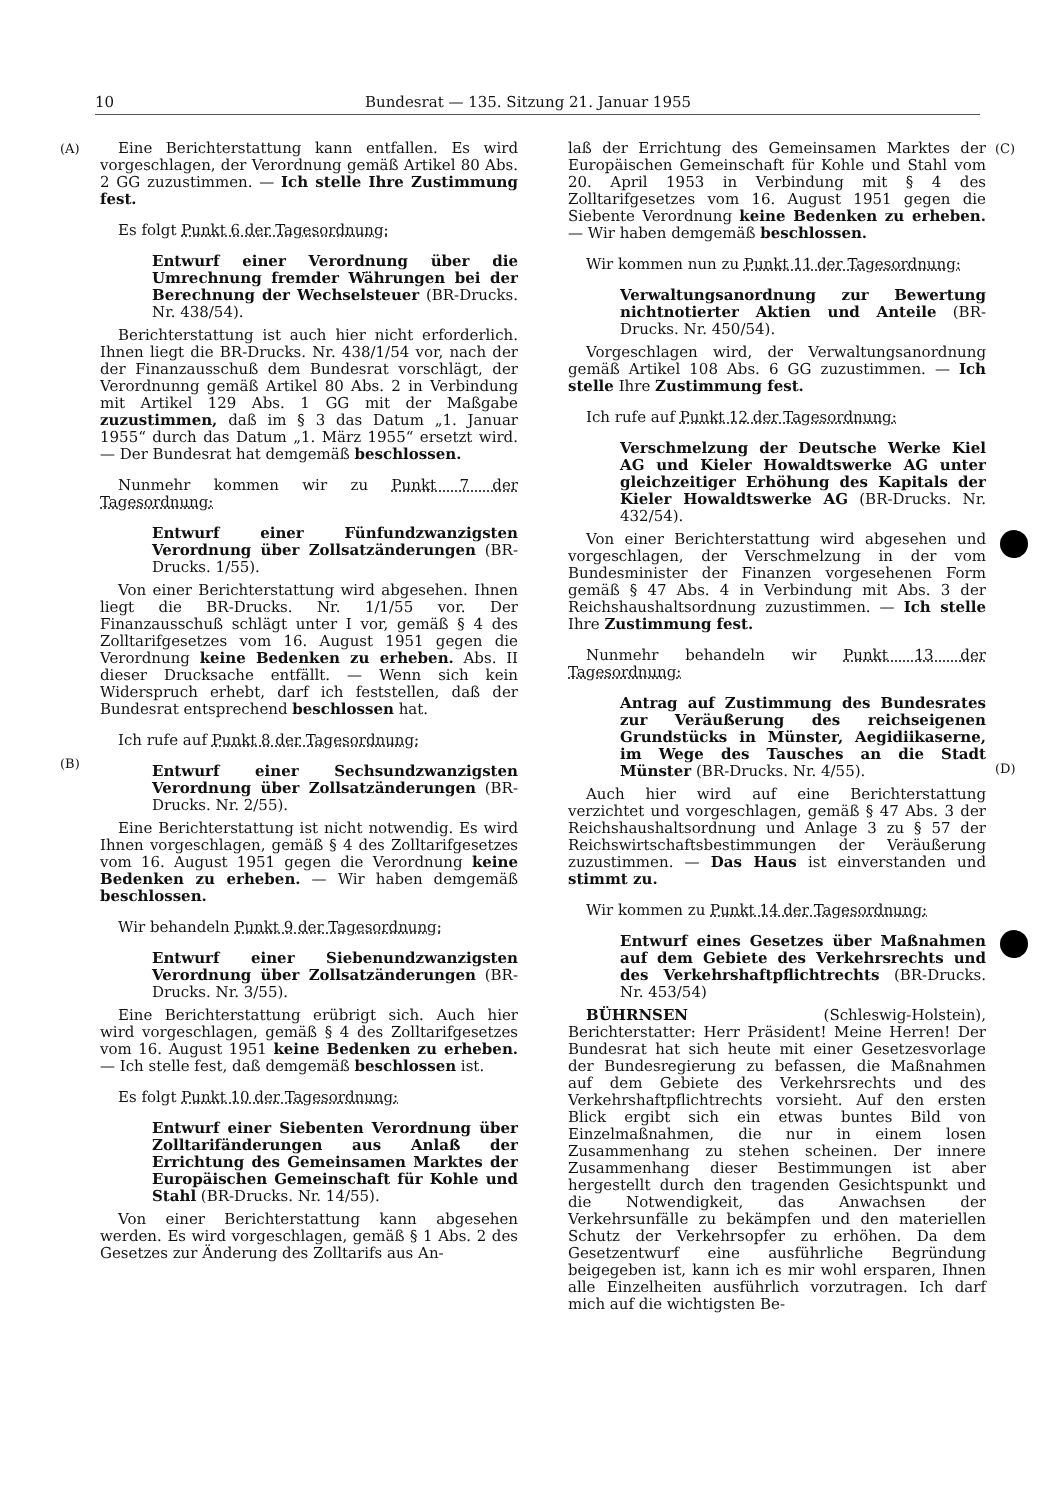10 Bundesrat — 135. Sitzung 21. Januar 1955
(A)
(B)
(C)
(D)
Eine Berichterstattung kann entfallen. Es wird vorgeschlagen, der Verordnung gemäß Artikel 80 Abs. 2 GG zuzustimmen. — Ich stelle Ihre Zustimmung fest.
Es folgt Punkt 6 der Tagesordnung:
Entwurf einer Verordnung über die Umrechnung fremder Währungen bei der Berechnung der Wechselsteuer (BR-Drucks. Nr. 438/54).
Berichterstattung ist auch hier nicht erforderlich. Ihnen liegt die BR-Drucks. Nr. 438/1/54 vor, nach der der Finanzausschuß dem Bundesrat vorschlägt, der Verordnunng gemäß Artikel 80 Abs. 2 in Verbindung mit Artikel 129 Abs. 1 GG mit der Maßgabe zuzustimmen, daß im § 3 das Datum „1. Januar 1955“ durch das Datum „1. März 1955“ ersetzt wird. — Der Bundesrat hat demgemäß beschlossen.
Nunmehr kommen wir zu Punkt 7 der Tagesordnung:
Entwurf einer Fünfundzwanzigsten Verordnung über Zollsatzänderungen (BR-Drucks. 1/55).
Von einer Berichterstattung wird abgesehen. Ihnen liegt die BR-Drucks. Nr. 1/1/55 vor. Der Finanzausschuß schlägt unter I vor, gemäß § 4 des Zolltarifgesetzes vom 16. August 1951 gegen die Verordnung keine Bedenken zu erheben. Abs. II dieser Drucksache entfällt. — Wenn sich kein Widerspruch erhebt, darf ich feststellen, daß der Bundesrat entsprechend beschlossen hat.
Ich rufe auf Punkt 8 der Tagesordnung:
Entwurf einer Sechsundzwanzigsten Verordnung über Zollsatzänderungen (BR-Drucks. Nr. 2/55).
Eine Berichterstattung ist nicht notwendig. Es wird Ihnen vorgeschlagen, gemäß § 4 des Zolltarifgesetzes vom 16. August 1951 gegen die Verordnung keine Bedenken zu erheben. — Wir haben demgemäß beschlossen.
Wir behandeln Punkt 9 der Tagesordnung:
Entwurf einer Siebenundzwanzigsten Verordnung über Zollsatzänderungen (BR-Drucks. Nr. 3/55).
Eine Berichterstattung erübrigt sich. Auch hier wird vorgeschlagen, gemäß § 4 des Zolltarifgesetzes vom 16. August 1951 keine Bedenken zu erheben. — Ich stelle fest, daß demgemäß beschlossen ist.
Es folgt Punkt 10 der Tagesordnung:
Entwurf einer Siebenten Verordnung über Zolltarifänderungen aus Anlaß der Errichtung des Gemeinsamen Marktes der Europäischen Gemeinschaft für Kohle und Stahl (BR-Drucks. Nr. 14/55).
Von einer Berichterstattung kann abgesehen werden. Es wird vorgeschlagen, gemäß § 1 Abs. 2 des Gesetzes zur Änderung des Zolltarifs aus An-
laß der Errichtung des Gemeinsamen Marktes der Europäischen Gemeinschaft für Kohle und Stahl vom 20. April 1953 in Verbindung mit § 4 des Zolltarifgesetzes vom 16. August 1951 gegen die Siebente Verordnung keine Bedenken zu erheben. — Wir haben demgemäß beschlossen.
Wir kommen nun zu Punkt 11 der Tagesordnung:
Verwaltungsanordnung zur Bewertung nichtnotierter Aktien und Anteile (BR-Drucks. Nr. 450/54).
Vorgeschlagen wird, der Verwaltungsanordnung gemäß Artikel 108 Abs. 6 GG zuzustimmen. — Ich stelle Ihre Zustimmung fest.
Ich rufe auf Punkt 12 der Tagesordnung:
Verschmelzung der Deutsche Werke Kiel AG und Kieler Howaldtswerke AG unter gleichzeitiger Erhöhung des Kapitals der Kieler Howaldtswerke AG (BR-Drucks. Nr. 432/54).
Von einer Berichterstattung wird abgesehen und vorgeschlagen, der Verschmelzung in der vom Bundesminister der Finanzen vorgesehenen Form gemäß § 47 Abs. 4 in Verbindung mit Abs. 3 der Reichshaushaltsordnung zuzustimmen. — Ich stelle Ihre Zustimmung fest.
Nunmehr behandeln wir Punkt 13 der Tagesordnung:
Antrag auf Zustimmung des Bundesrates zur Veräußerung des reichseigenen Grundstücks in Münster, Aegidiikaserne, im Wege des Tausches an die Stadt Münster (BR-Drucks. Nr. 4/55).
Auch hier wird auf eine Berichterstattung verzichtet und vorgeschlagen, gemäß § 47 Abs. 3 der Reichshaushaltsordnung und Anlage 3 zu § 57 der Reichswirtschaftsbestimmungen der Veräußerung zuzustimmen. — Das Haus ist einverstanden und stimmt zu.
Wir kommen zu Punkt 14 der Tagesordnung:
Entwurf eines Gesetzes über Maßnahmen auf dem Gebiete des Verkehrsrechts und des Verkehrshaftpflichtrechts (BR-Drucks. Nr. 453/54)
BÜHRNSEN (Schleswig-Holstein), Berichterstatter: Herr Präsident! Meine Herren! Der Bundesrat hat sich heute mit einer Gesetzesvorlage der Bundesregierung zu befassen, die Maßnahmen auf dem Gebiete des Verkehrsrechts und des Verkehrshaftpflichtrechts vorsieht. Auf den ersten Blick ergibt sich ein etwas buntes Bild von Einzelmaßnahmen, die nur in einem losen Zusammenhang zu stehen scheinen. Der innere Zusammenhang dieser Bestimmungen ist aber hergestellt durch den tragenden Gesichtspunkt und die Notwendigkeit, das Anwachsen der Verkehrsunfälle zu bekämpfen und den materiellen Schutz der Verkehrsopfer zu erhöhen. Da dem Gesetzentwurf eine ausführliche Begründung beigegeben ist, kann ich es mir wohl ersparen, Ihnen alle Einzelheiten ausführlich vorzutragen. Ich darf mich auf die wichtigsten Be-